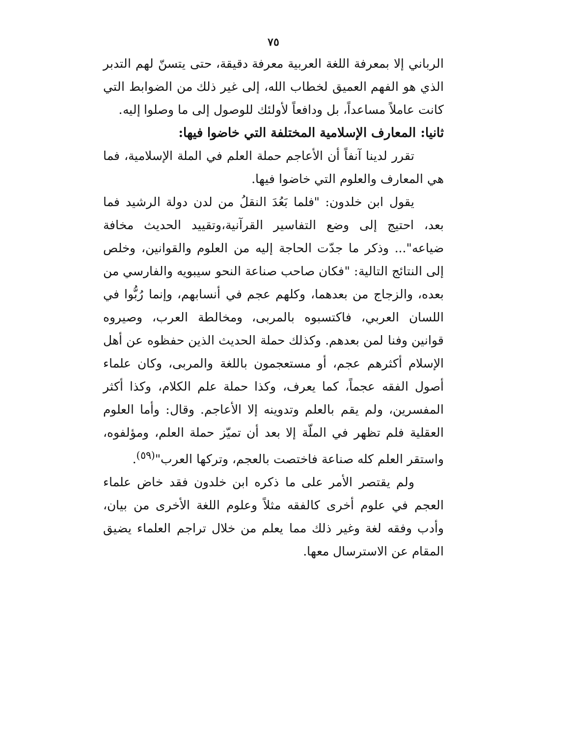٧٥
الرباني إلا بمعرفة اللغة العربية معرفة دقيقة، حتى يتسنّ لهم التدبر الذي هو الفهم العميق لخطاب الله، إلى غير ذلك من الضوابط التي كانت عاملاً مساعداً، بل ودافعاً لأولئك للوصول إلى ما وصلوا إليه.
ثانيا: المعارف الإسلامية المختلفة التي خاضوا فيها:
تقرر لدينا آنفاً أن الأعاجم حملة العلم في الملة الإسلامية، فما هي المعارف والعلوم التي خاضوا فيها.
يقول ابن خلدون: "فلما بَعُدَ النقلُ من لدن دولة الرشيد فما بعد، احتيج إلى وضع التفاسير القرآنية،وتقييد الحديث مخافة ضياعه"... وذكر ما جدّت الحاجة إليه من العلوم والقوانين، وخلص إلى النتائج التالية: "فكان صاحب صناعة النحو سيبويه والفارسي من بعده، والزجاج من بعدهما، وكلهم عجم في أنسابهم، وإنما رُبُّوا في اللسان العربي، فاكتسبوه بالمربى، ومخالطة العرب، وصيروه قوانين وفنا لمن بعدهم. وكذلك حملة الحديث الذين حفظوه عن أهل الإسلام أكثرهم عجم، أو مستعجمون باللغة والمربى، وكان علماء أصول الفقه عجماً، كما يعرف، وكذا حملة علم الكلام، وكذا أكثر المفسرين، ولم يقم بالعلم وتدوينه إلا الأعاجم. وقال: وأما العلوم العقلية فلم تظهر في الملّة إلا بعد أن تميّز حملة العلم، ومؤلفوه، واستقر العلم كله صناعة فاختصت بالعجم، وتركها العرب"<sup>(٥٩)</sup>.
ولم يقتصر الأمر على ما ذكره ابن خلدون فقد خاض علماء العجم في علوم أخرى كالفقه مثلاً وعلوم اللغة الأخرى من بيان، وأدب وفقه لغة وغير ذلك مما يعلم من خلال تراجم العلماء يضيق المقام عن الاسترسال معها.